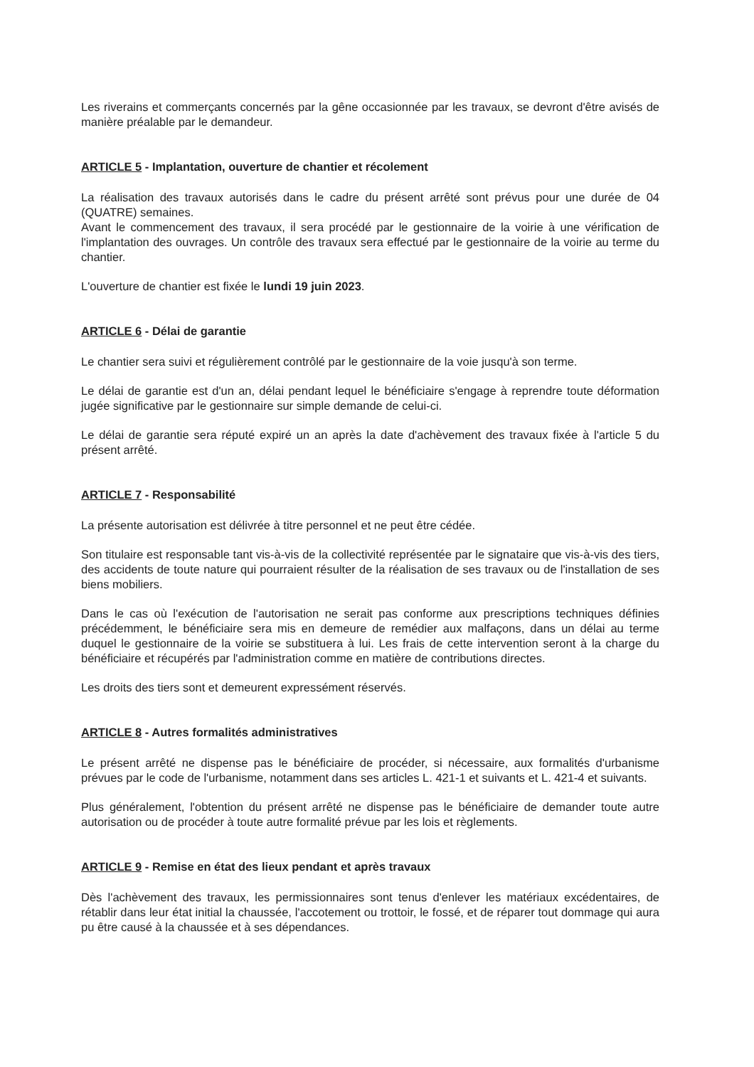Les riverains et commerçants concernés par la gêne occasionnée par les travaux, se devront d'être avisés de manière préalable par le demandeur.
ARTICLE 5 - Implantation, ouverture de chantier et récolement
La réalisation des travaux autorisés dans le cadre du présent arrêté sont prévus pour une durée de 04 (QUATRE) semaines.
Avant le commencement des travaux, il sera procédé par le gestionnaire de la voirie à une vérification de l'implantation des ouvrages. Un contrôle des travaux sera effectué par le gestionnaire de la voirie au terme du chantier.
L'ouverture de chantier est fixée le lundi 19 juin 2023.
ARTICLE 6 - Délai de garantie
Le chantier sera suivi et régulièrement contrôlé par le gestionnaire de la voie jusqu'à son terme.
Le délai de garantie est d'un an, délai pendant lequel le bénéficiaire s'engage à reprendre toute déformation jugée significative par le gestionnaire sur simple demande de celui-ci.
Le délai de garantie sera réputé expiré un an après la date d'achèvement des travaux fixée à l'article 5 du présent arrêté.
ARTICLE 7 - Responsabilité
La présente autorisation est délivrée à titre personnel et ne peut être cédée.
Son titulaire est responsable tant vis-à-vis de la collectivité représentée par le signataire que vis-à-vis des tiers, des accidents de toute nature qui pourraient résulter de la réalisation de ses travaux ou de l'installation de ses biens mobiliers.
Dans le cas où l'exécution de l'autorisation ne serait pas conforme aux prescriptions techniques définies précédemment, le bénéficiaire sera mis en demeure de remédier aux malfaçons, dans un délai au terme duquel le gestionnaire de la voirie se substituera à lui. Les frais de cette intervention seront à la charge du bénéficiaire et récupérés par l'administration comme en matière de contributions directes.
Les droits des tiers sont et demeurent expressément réservés.
ARTICLE 8 - Autres formalités administratives
Le présent arrêté ne dispense pas le bénéficiaire de procéder, si nécessaire, aux formalités d'urbanisme prévues par le code de l'urbanisme, notamment dans ses articles L. 421-1 et suivants et L. 421-4 et suivants.
Plus généralement, l'obtention du présent arrêté ne dispense pas le bénéficiaire de demander toute autre autorisation ou de procéder à toute autre formalité prévue par les lois et règlements.
ARTICLE 9 - Remise en état des lieux pendant et après travaux
Dès l'achèvement des travaux, les permissionnaires sont tenus d'enlever les matériaux excédentaires, de rétablir dans leur état initial la chaussée, l'accotement ou trottoir, le fossé, et de réparer tout dommage qui aura pu être causé à la chaussée et à ses dépendances.